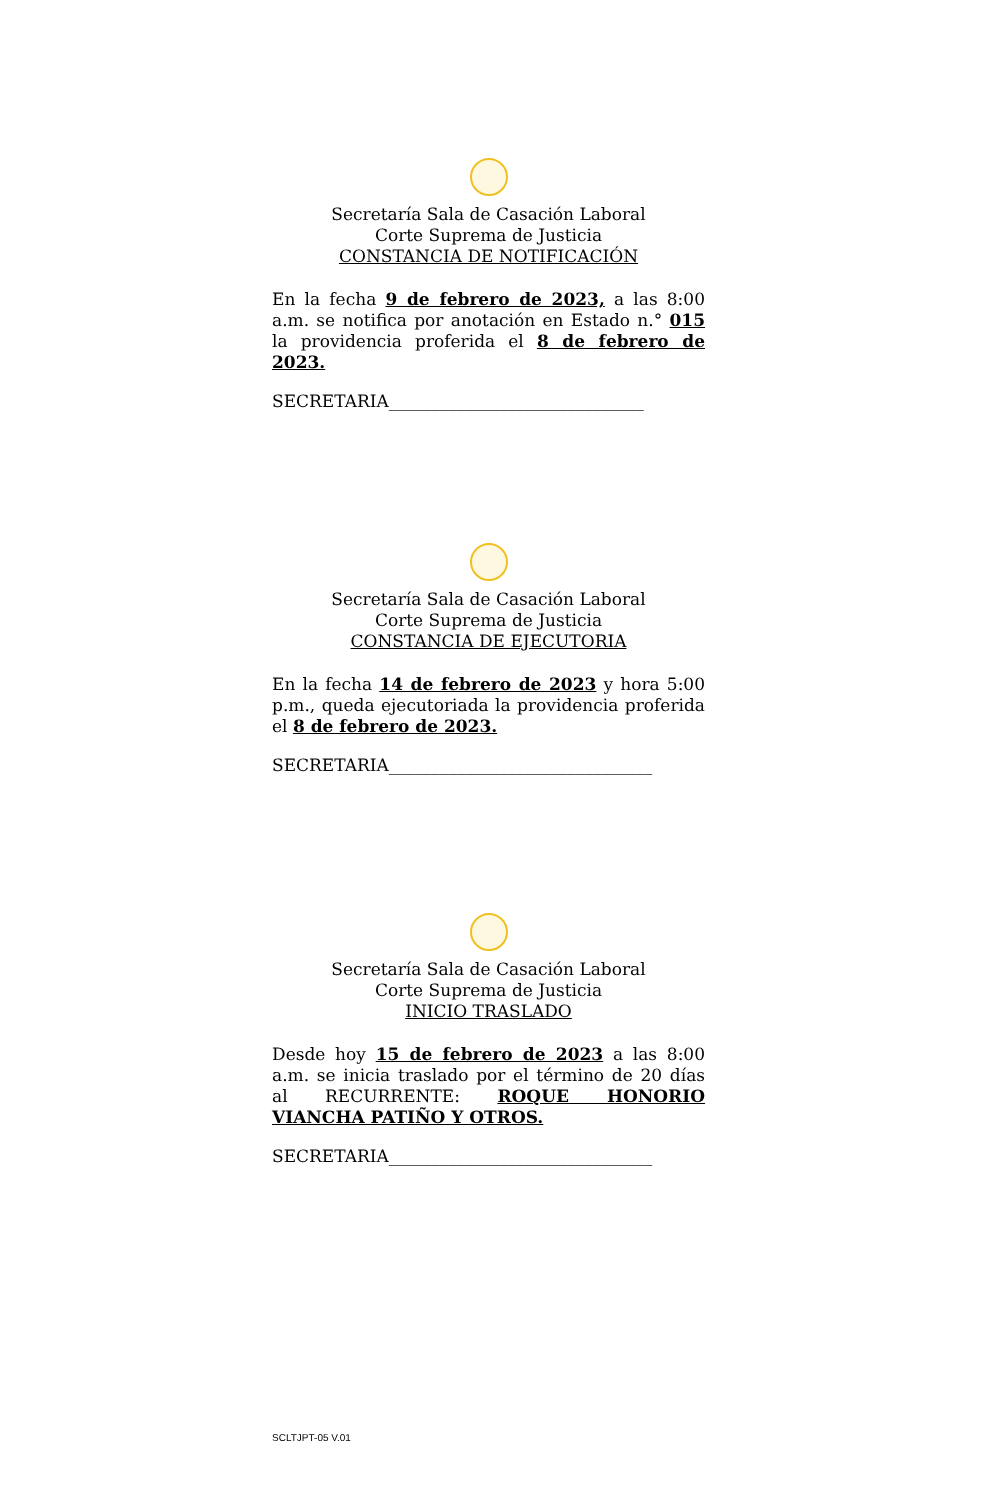Secretaría Sala de Casación Laboral
Corte Suprema de Justicia
CONSTANCIA DE NOTIFICACIÓN
En la fecha 9 de febrero de 2023, a las 8:00 a.m. se notifica por anotación en Estado n.° 015 la providencia proferida el 8 de febrero de 2023.
SECRETARIA______________________________
Secretaría Sala de Casación Laboral
Corte Suprema de Justicia
CONSTANCIA DE EJECUTORIA
En la fecha 14 de febrero de 2023 y hora 5:00 p.m., queda ejecutoriada la providencia proferida el 8 de febrero de 2023.
SECRETARIA_______________________________
Secretaría Sala de Casación Laboral
Corte Suprema de Justicia
INICIO TRASLADO
Desde hoy 15 de febrero de 2023 a las 8:00 a.m. se inicia traslado por el término de 20 días al RECURRENTE: ROQUE HONORIO VIANCHA PATIÑO Y OTROS.
SECRETARIA_______________________________
SCLTJPT-05 V.01